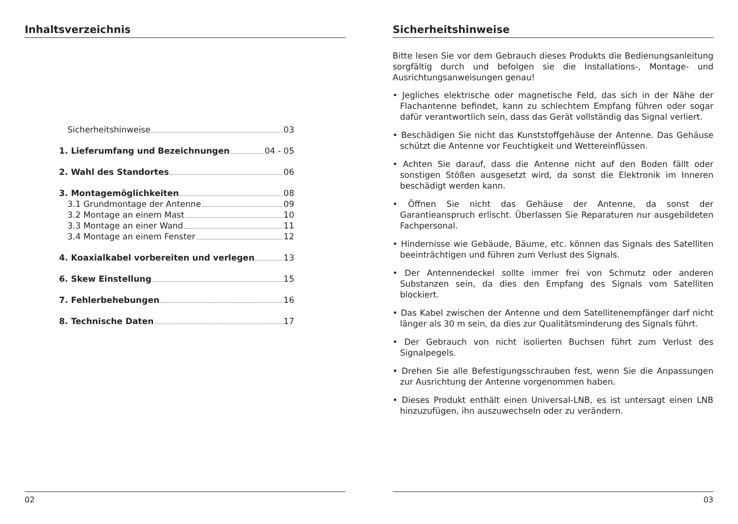Inhaltsverzeichnis
Sicherheitshinweise 03
1. Lieferumfang und Bezeichnungen 04 - 05
2. Wahl des Standortes 06
3. Montagemöglichkeiten 08
3.1 Grundmontage der Antenne 09
3.2 Montage an einem Mast 10
3.3 Montage an einer Wand 11
3.4 Montage an einem Fenster 12
4. Koaxialkabel vorbereiten und verlegen 13
6. Skew Einstellung 15
7. Fehlerbehebungen 16
8. Technische Daten 17
02
Sicherheitshinweise
Bitte lesen Sie vor dem Gebrauch dieses Produkts die Bedienungsanleitung sorgfältig durch und befolgen sie die Installations-, Montage- und Ausrichtungsanweisungen genau!
• Jegliches elektrische oder magnetische Feld, das sich in der Nähe der Flachantenne befindet, kann zu schlechtem Empfang führen oder sogar dafür verantwortlich sein, dass das Gerät vollständig das Signal verliert.
• Beschädigen Sie nicht das Kunststoffgehäuse der Antenne. Das Gehäuse schützt die Antenne vor Feuchtigkeit und Wettereinflüssen.
• Achten Sie darauf, dass die Antenne nicht auf den Boden fällt oder sonstigen Stößen ausgesetzt wird, da sonst die Elektronik im Inneren beschädigt werden kann.
• Öffnen Sie nicht das Gehäuse der Antenne, da sonst der Garantieanspruch erlischt. Überlassen Sie Reparaturen nur ausgebildeten Fachpersonal.
• Hindernisse wie Gebäude, Bäume, etc. können das Signals des Satelliten beeinträchtigen und führen zum Verlust des Signals.
• Der Antennendeckel sollte immer frei von Schmutz oder anderen Substanzen sein, da dies den Empfang des Signals vom Satelliten blockiert.
• Das Kabel zwischen der Antenne und dem Satellitenempfänger darf nicht länger als 30 m sein, da dies zur Qualitätsminderung des Signals führt.
• Der Gebrauch von nicht isolierten Buchsen führt zum Verlust des Signalpegels.
• Drehen Sie alle Befestigungsschrauben fest, wenn Sie die Anpassungen zur Ausrichtung der Antenne vorgenommen haben.
• Dieses Produkt enthält einen Universal-LNB, es ist untersagt einen LNB hinzuzufügen, ihn auszuwechseln oder zu verändern.
03